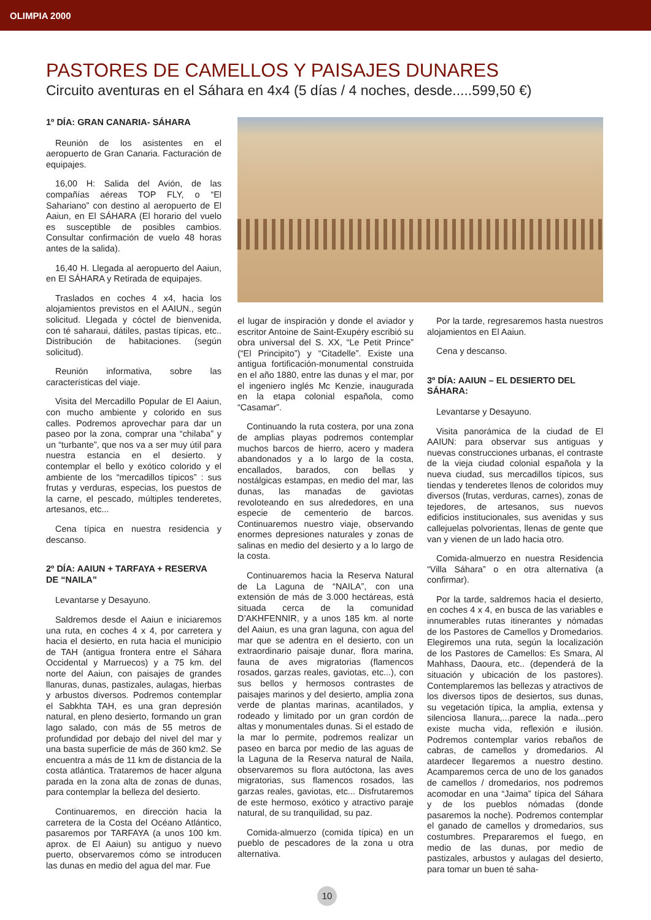OLIMPIA 2000
PASTORES DE CAMELLOS Y PAISAJES DUNARES
Circuito aventuras en el Sáhara en 4x4 (5 días / 4 noches, desde.....599,50 €)
1º DÍA: GRAN CANARIA- SÁHARA
Reunión de los asistentes en el aeropuerto de Gran Canaria. Facturación de equipajes.
16,00 H: Salida del Avión, de las compañías aéreas TOP FLY, o “El Sahariano” con destino al aeropuerto de El Aaiun, en El SÁHARA (El horario del vuelo es susceptible de posibles cambios. Consultar confirmación de vuelo 48 horas antes de la salida).
16,40 H. Llegada al aeropuerto del Aaiun, en El SÁHARA y Retirada de equipajes.
Traslados en coches 4 x4, hacia los alojamientos previstos en el AAIUN., según solicitud. Llegada y cóctel de bienvenida, con té saharaui, dátiles, pastas típicas, etc.. Distribución de habitaciones. (según solicitud).
Reunión informativa, sobre las características del viaje.
Visita del Mercadillo Popular de El Aaiun, con mucho ambiente y colorido en sus calles. Podremos aprovechar para dar un paseo por la zona, comprar una “chilaba” y un “turbante”, que nos va a ser muy útil para nuestra estancia en el desierto. y contemplar el bello y exótico colorido y el ambiente de los “mercadillos típicos” : sus frutas y verduras, especias, los puestos de la carne, el pescado, múltiples tenderetes, artesanos, etc...
Cena típica en nuestra residencia y descanso.
2º DÍA: AAIUN + TARFAYA + RESERVA DE “NAILA”
Levantarse y Desayuno.
Saldremos desde el Aaiun e iniciaremos una ruta, en coches 4 x 4, por carretera y hacia el desierto, en ruta hacia el municipio de TAH (antigua frontera entre el Sáhara Occidental y Marruecos) y a 75 km. del norte del Aaiun, con paisajes de grandes llanuras, dunas, pastizales, aulagas, hierbas y arbustos diversos. Podremos contemplar el Sabkhta TAH, es una gran depresión natural, en pleno desierto, formando un gran lago salado, con más de 55 metros de profundidad por debajo del nivel del mar y una basta superficie de más de 360 km2. Se encuentra a más de 11 km de distancia de la costa atlántica. Trataremos de hacer alguna parada en la zona alta de zonas de dunas, para contemplar la belleza del desierto.
Continuaremos, en dirección hacia la carretera de la Costa del Océano Atlántico, pasaremos por TARFAYA (a unos 100 km. aprox. de El Aaiun) su antiguo y nuevo puerto, observaremos cómo se introducen las dunas en medio del agua del mar. Fue
el lugar de inspiración y donde el aviador y escritor Antoine de Saint-Exupéry escribió su obra universal del S. XX, “Le Petit Prince” (“El Principito”) y “Citadelle”. Existe una antigua fortificación-monumental construida en el año 1880, entre las dunas y el mar, por el ingeniero inglés Mc Kenzie, inaugurada en la etapa colonial española, como “Casamar”.
Continuando la ruta costera, por una zona de amplias playas podremos contemplar muchos barcos de hierro, acero y madera abandonados y a lo largo de la costa, encallados, barados, con bellas y nostálgicas estampas, en medio del mar, las dunas, las manadas de gaviotas revoloteando en sus alrededores, en una especie de cementerio de barcos. Continuaremos nuestro viaje, observando enormes depresiones naturales y zonas de salinas en medio del desierto y a lo largo de la costa.
Continuaremos hacia la Reserva Natural de La Laguna de “NAILA”, con una extensión de más de 3.000 hectáreas, está situada cerca de la comunidad D’AKHFENNIR, y a unos 185 km. al norte del Aaiun, es una gran laguna, con agua del mar que se adentra en el desierto, con un extraordinario paisaje dunar, flora marina, fauna de aves migratorias (flamencos rosados, garzas reales, gaviotas, etc...), con sus bellos y hermosos contrastes de paisajes marinos y del desierto, amplia zona verde de plantas marinas, acantilados, y rodeado y limitado por un gran cordón de altas y monumentales dunas. Si el estado de la mar lo permite, podremos realizar un paseo en barca por medio de las aguas de la Laguna de la Reserva natural de Naila, observaremos su flora autóctona, las aves migratorias, sus flamencos rosados, las garzas reales, gaviotas, etc... Disfrutaremos de este hermoso, exótico y atractivo paraje natural, de su tranquilidad, su paz.
Comida-almuerzo (comida típica) en un pueblo de pescadores de la zona u otra alternativa.
Por la tarde, regresaremos hasta nuestros alojamientos en El Aaiun.
Cena y descanso.
3º DÍA: AAIUN – EL DESIERTO DEL SÁHARA:
Levantarse y Desayuno.
Visita panorámica de la ciudad de El AAIUN: para observar sus antiguas y nuevas construcciones urbanas, el contraste de la vieja ciudad colonial española y la nueva ciudad, sus mercadillos típicos, sus tiendas y tenderetes llenos de coloridos muy diversos (frutas, verduras, carnes), zonas de tejedores, de artesanos, sus nuevos edificios institucionales, sus avenidas y sus callejuelas polvorientas, llenas de gente que van y vienen de un lado hacia otro.
Comida-almuerzo en nuestra Residencia “Villa Sáhara” o en otra alternativa (a confirmar).
Por la tarde, saldremos hacia el desierto, en coches 4 x 4, en busca de las variables e innumerables rutas itinerantes y nómadas de los Pastores de Camellos y Dromedarios. Elegiremos una ruta, según la localización de los Pastores de Camellos: Es Smara, Al Mahhass, Daoura, etc.. (dependerá de la situación y ubicación de los pastores). Contemplaremos las bellezas y atractivos de los diversos tipos de desiertos, sus dunas, su vegetación típica, la amplia, extensa y silenciosa llanura,...parece la nada...pero existe mucha vida, reflexión e ilusión. Podremos contemplar varios rebaños de cabras, de camellos y dromedarios. Al atardecer llegaremos a nuestro destino. Acamparemos cerca de uno de los ganados de camellos / dromedarios, nos podremos acomodar en una “Jaima” típica del Sáhara y de los pueblos nómadas (donde pasaremos la noche). Podremos contemplar el ganado de camellos y dromedarios, sus costumbres. Prepararemos el fuego, en medio de las dunas, por medio de pastizales, arbustos y aulagas del desierto, para tomar un buen té saha-
10